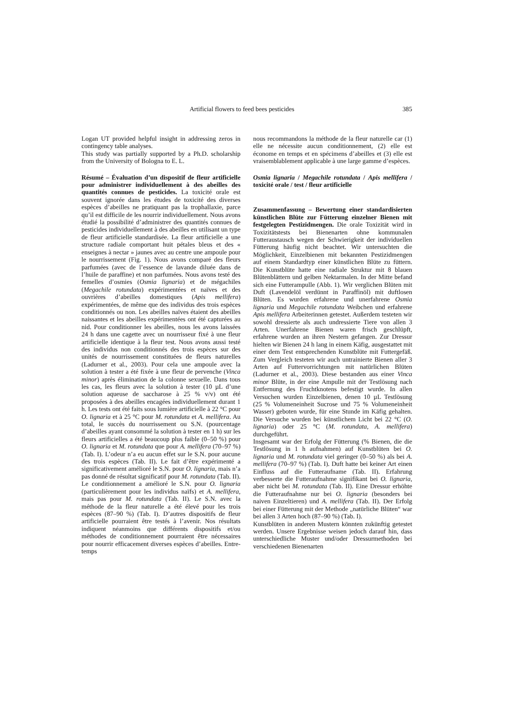Artificial flowers to feed bees pesticides 385
Logan UT provided helpful insight in addressing zeros in contingency table analyses.
This study was partially supported by a Ph.D. scholarship from the University of Bologna to E. L.
Résumé – Évaluation d’un dispositif de fleur artificielle pour administrer individuellement à des abeilles des quantités connues de pesticides. La toxicité orale est souvent ignorée dans les études de toxicité des diverses espèces d’abeilles ne pratiquant pas la trophallaxie, parce qu’il est difficile de les nourrir individuellement. Nous avons étudié la possibilité d’administrer des quantités connues de pesticides individuellement à des abeilles en utilisant un type de fleur artificielle standardisée. La fleur artificielle a une structure radiale comportant huit pétales bleus et des « enseignes à nectar » jaunes avec au centre une ampoule pour le nourrissement (Fig. 1). Nous avons comparé des fleurs parfumées (avec de l’essence de lavande diluée dans de l’huile de paraffine) et non parfumées. Nous avons testé des femelles d’osmies (Osmia lignaria) et de mégachiles (Megachile rotundata) expérimentées et naïves et des ouvrières d’abeilles domestiques (Apis mellifera) expérimentées, de même que des individus des trois espèces conditionnés ou non. Les abeilles naïves étaient des abeilles naissantes et les abeilles expérimentées ont été capturées au nid. Pour conditionner les abeilles, nous les avons laissées 24 h dans une cagette avec un nourrisseur fixé à une fleur artificielle identique à la fleur test. Nous avons aussi testé des individus non conditionnés des trois espèces sur des unités de nourrissement constituées de fleurs naturelles (Ladurner et al., 2003). Pour cela une ampoule avec la solution à tester a été fixée à une fleur de pervenche (Vinca minor) après élimination de la colonne sexuelle. Dans tous les cas, les fleurs avec la solution à tester (10 µL d’une solution aqueuse de saccharose à 25 % v/v) ont été proposées à des abeilles encagées individuellement durant 1 h. Les tests ont été faits sous lumière artificielle à 22 °C pour O. lignaria et à 25 °C pour M. rotundata et A. mellifera. Au total, le succès du nourrissement ou S.N. (pourcentage d’abeilles ayant consommé la solution à tester en 1 h) sur les fleurs artificielles a été beaucoup plus faible (0–50 %) pour O. lignaria et M. rotundata que pour A. mellifera (70–97 %) (Tab. I). L’odeur n’a eu aucun effet sur le S.N. pour aucune des trois espèces (Tab. II). Le fait d’être expérimenté a significativement amélioré le S.N. pour O. lignaria, mais n’a pas donné de résultat significatif pour M. rotundata (Tab. II). Le conditionnement a amélioré le S.N. pour O. lignaria (particulièrement pour les individus naïfs) et A. mellifera, mais pas pour M. rotundata (Tab. II). Le S.N. avec la méthode de la fleur naturelle a été élevé pour les trois espèces (87–90 %) (Tab. I). D’autres dispositifs de fleur artificielle pourraient être testés à l’avenir. Nos résultats indiquent néanmoins que différents dispositifs et/ou méthodes de conditionnement pourraient être nécessaires pour nourrir efficacement diverses espèces d’abeilles. Entre-temps
nous recommandons la méthode de la fleur naturelle car (1) elle ne nécessite aucun conditionnement, (2) elle est économe en temps et en spécimens d’abeilles et (3) elle est vraisemblablement applicable à une large gamme d’espèces.
Osmia lignaria / Megachile rotundata / Apis mellifera / toxicité orale / test / fleur artificielle
Zusammenfassung – Bewertung einer standardisierten künstlichen Blüte zur Fütterung einzelner Bienen mit festgelegten Pestizidmengen. Die orale Toxizität wird in Toxizitätstests bei Bienenarten ohne kommunalen Futteraustausch wegen der Schwierigkeit der individuellen Fütterung häufig nicht beachtet. Wir untersuchten die Möglichkeit, Einzelbienen mit bekannten Pestizidmengen auf einem Standardtyp einer künstlichen Blüte zu füttern. Die Kunstblüte hatte eine radiale Struktur mit 8 blauen Blütenblättern und gelben Nektarmalen. In der Mitte befand sich eine Futterampulle (Abb. 1). Wir verglichen Blüten mit Duft (Lavendelöl verdünnt in Paraffinöl) mit duftlosen Blüten. Es wurden erfahrene und unerfahrene Osmia lignaria und Megachile rotundata Weibchen und erfahrene Apis mellifera Arbeiterinnen getestet. Außerdem testeten wir sowohl dressierte als auch undressierte Tiere von allen 3 Arten. Unerfahrene Bienen waren frisch geschlüpft, erfahrene wurden an ihren Nestern gefangen. Zur Dressur hielten wir Bienen 24 h lang in einem Käfig, ausgestattet mit einer dem Test entsprechenden Kunstblüte mit Futtergefäß. Zum Vergleich testeten wir auch untrainierte Bienen aller 3 Arten auf Futtervorrichtungen mit natürlichen Blüten (Ladurner et al., 2003). Diese bestanden aus einer Vinca minor Blüte, in der eine Ampulle mit der Testlösung nach Entfernung des Fruchtknotens befestigt wurde. In allen Versuchen wurden Einzelbienen, denen 10 µL Testlösung (25 % Volumeneinheit Sucrose und 75 % Volumeneinheit Wasser) geboten wurde, für eine Stunde im Käfig gehalten. Die Versuche wurden bei künstlichem Licht bei 22 °C (O. lignaria) oder 25 °C (M. rotundata, A. mellifera) durchgeführt.
Insgesamt war der Erfolg der Fütterung (% Bienen, die die Testlösung in 1 h aufnahmen) auf Kunstblüten bei O. lignaria und M. rotundata viel geringer (0–50 %) als bei A. mellifera (70–97 %) (Tab. I). Duft hatte bei keiner Art einen Einfluss auf die Futteraufname (Tab. II). Erfahrung verbesserte die Futteraufnahme signifikant bei O. lignaria, aber nicht bei M. rotundata (Tab. II). Eine Dressur erhöhte die Futteraufnahme nur bei O. lignaria (besonders bei naiven Einzeltieren) und A. mellifera (Tab. II). Der Erfolg bei einer Fütterung mit der Methode „natürliche Blüten“ war bei allen 3 Arten hoch (87–90 %) (Tab. I).
Kunstblüten in anderen Mustern könnten zukünftig getestet werden. Unsere Ergebnisse weisen jedoch darauf hin, dass unterschiedliche Muster und/oder Dressurmethoden bei verschiedenen Bienenarten